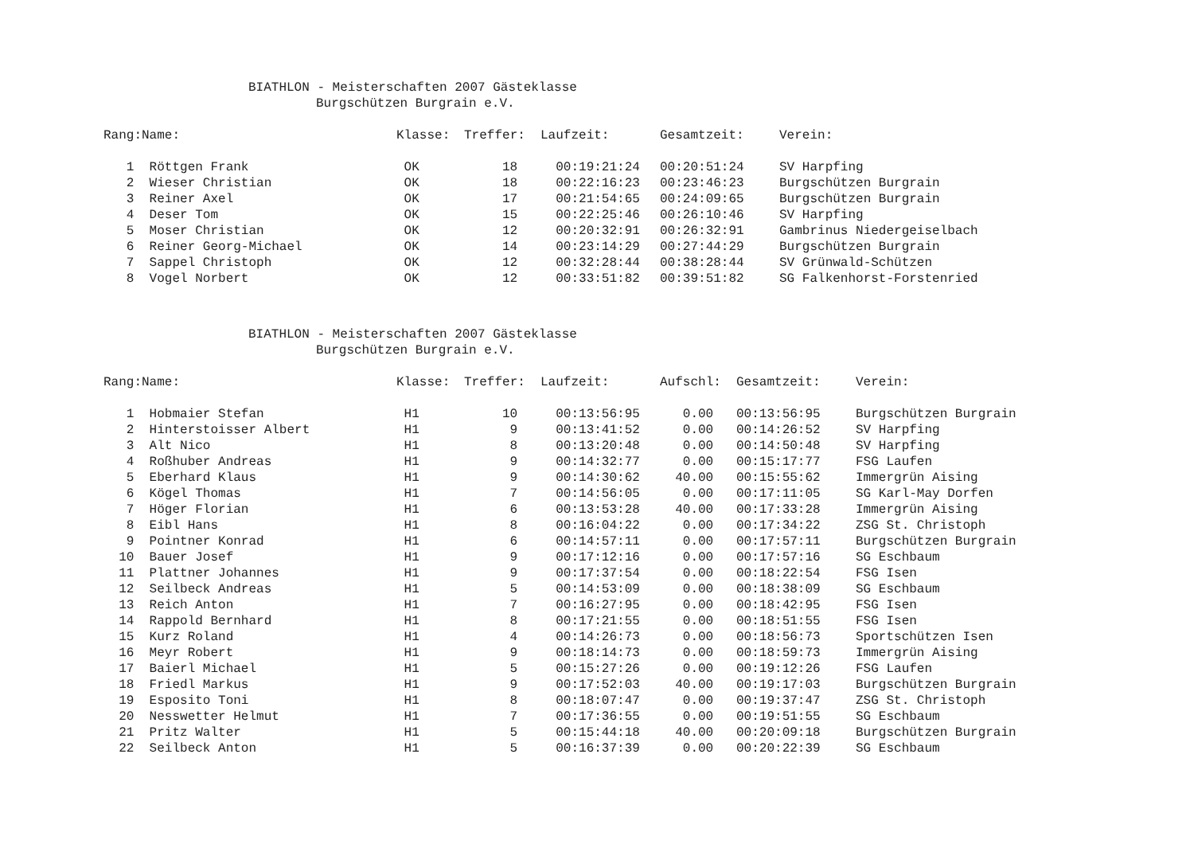BIATHLON - Meisterschaften 2007 Gästeklasse
Burgschützen Burgrain e.V.
| Rang: | Name: | Klasse: | Treffer: | Laufzeit: | Gesamtzeit: | Verein: |
| --- | --- | --- | --- | --- | --- | --- |
| 1 | Röttgen Frank | OK | 18 | 00:19:21:24 | 00:20:51:24 | SV Harpfing |
| 2 | Wieser Christian | OK | 18 | 00:22:16:23 | 00:23:46:23 | Burgschützen Burgrain |
| 3 | Reiner Axel | OK | 17 | 00:21:54:65 | 00:24:09:65 | Burgschützen Burgrain |
| 4 | Deser Tom | OK | 15 | 00:22:25:46 | 00:26:10:46 | SV Harpfing |
| 5 | Moser Christian | OK | 12 | 00:20:32:91 | 00:26:32:91 | Gambrinus Niedergeiselbach |
| 6 | Reiner Georg-Michael | OK | 14 | 00:23:14:29 | 00:27:44:29 | Burgschützen Burgrain |
| 7 | Sappel Christoph | OK | 12 | 00:32:28:44 | 00:38:28:44 | SV Grünwald-Schützen |
| 8 | Vogel Norbert | OK | 12 | 00:33:51:82 | 00:39:51:82 | SG Falkenhorst-Forstenried |
BIATHLON - Meisterschaften 2007 Gästeklasse
Burgschützen Burgrain e.V.
| Rang: | Name: | Klasse: | Treffer: | Laufzeit: | Aufschl: | Gesamtzeit: | Verein: |
| --- | --- | --- | --- | --- | --- | --- | --- |
| 1 | Hobmaier Stefan | H1 | 10 | 00:13:56:95 | 0.00 | 00:13:56:95 | Burgschützen Burgrain |
| 2 | Hinterstoisser Albert | H1 | 9 | 00:13:41:52 | 0.00 | 00:14:26:52 | SV Harpfing |
| 3 | Alt Nico | H1 | 8 | 00:13:20:48 | 0.00 | 00:14:50:48 | SV Harpfing |
| 4 | Roßhuber Andreas | H1 | 9 | 00:14:32:77 | 0.00 | 00:15:17:77 | FSG Laufen |
| 5 | Eberhard Klaus | H1 | 9 | 00:14:30:62 | 40.00 | 00:15:55:62 | Immergrün Aising |
| 6 | Kögel Thomas | H1 | 7 | 00:14:56:05 | 0.00 | 00:17:11:05 | SG Karl-May Dorfen |
| 7 | Höger Florian | H1 | 6 | 00:13:53:28 | 40.00 | 00:17:33:28 | Immergrün Aising |
| 8 | Eibl Hans | H1 | 8 | 00:16:04:22 | 0.00 | 00:17:34:22 | ZSG St. Christoph |
| 9 | Pointner Konrad | H1 | 6 | 00:14:57:11 | 0.00 | 00:17:57:11 | Burgschützen Burgrain |
| 10 | Bauer Josef | H1 | 9 | 00:17:12:16 | 0.00 | 00:17:57:16 | SG Eschbaum |
| 11 | Plattner Johannes | H1 | 9 | 00:17:37:54 | 0.00 | 00:18:22:54 | FSG Isen |
| 12 | Seilbeck Andreas | H1 | 5 | 00:14:53:09 | 0.00 | 00:18:38:09 | SG Eschbaum |
| 13 | Reich Anton | H1 | 7 | 00:16:27:95 | 0.00 | 00:18:42:95 | FSG Isen |
| 14 | Rappold Bernhard | H1 | 8 | 00:17:21:55 | 0.00 | 00:18:51:55 | FSG Isen |
| 15 | Kurz Roland | H1 | 4 | 00:14:26:73 | 0.00 | 00:18:56:73 | Sportschützen Isen |
| 16 | Meyr Robert | H1 | 9 | 00:18:14:73 | 0.00 | 00:18:59:73 | Immergrün Aising |
| 17 | Baierl Michael | H1 | 5 | 00:15:27:26 | 0.00 | 00:19:12:26 | FSG Laufen |
| 18 | Friedl Markus | H1 | 9 | 00:17:52:03 | 40.00 | 00:19:17:03 | Burgschützen Burgrain |
| 19 | Esposito Toni | H1 | 8 | 00:18:07:47 | 0.00 | 00:19:37:47 | ZSG St. Christoph |
| 20 | Nesswetter Helmut | H1 | 7 | 00:17:36:55 | 0.00 | 00:19:51:55 | SG Eschbaum |
| 21 | Pritz Walter | H1 | 5 | 00:15:44:18 | 40.00 | 00:20:09:18 | Burgschützen Burgrain |
| 22 | Seilbeck Anton | H1 | 5 | 00:16:37:39 | 0.00 | 00:20:22:39 | SG Eschbaum |